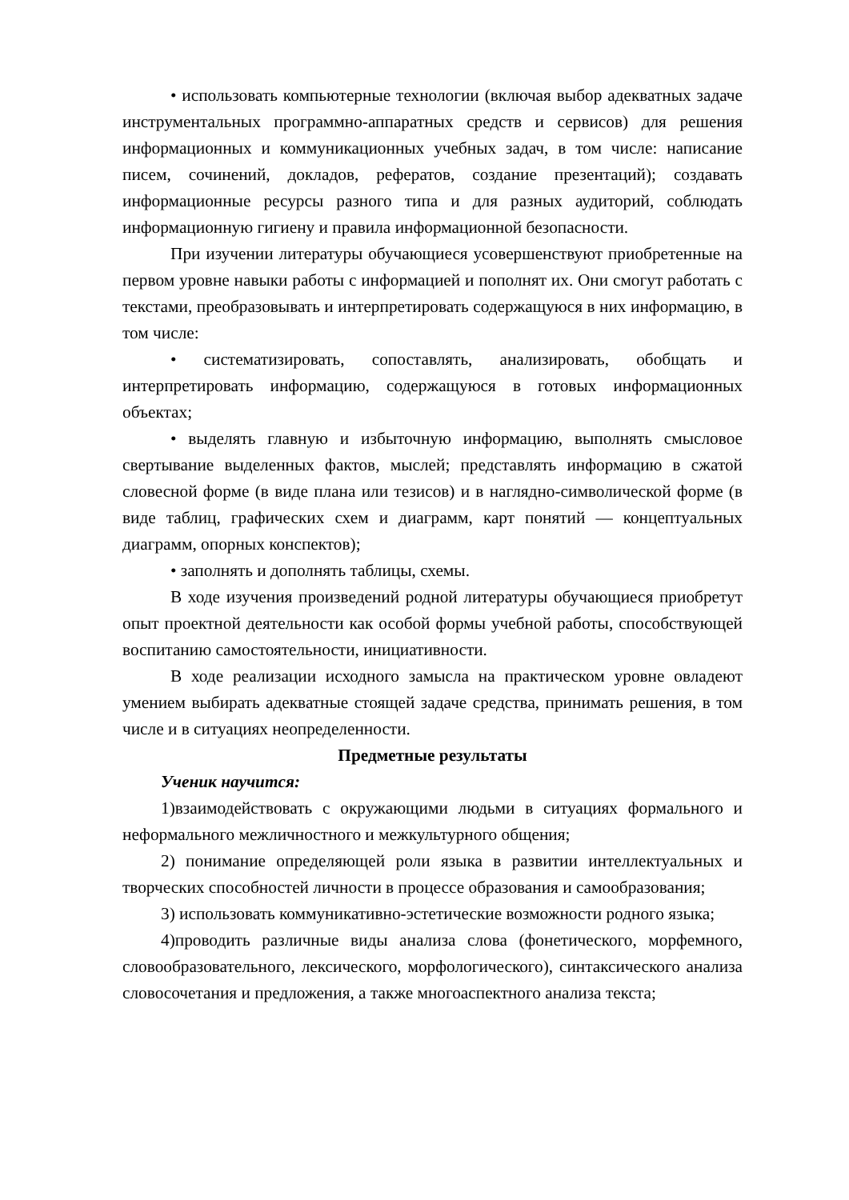• использовать компьютерные технологии (включая выбор адекватных задаче инструментальных программно-аппаратных средств и сервисов) для решения информационных и коммуникационных учебных задач, в том числе: написание писем, сочинений, докладов, рефератов, создание презентаций); создавать информационные ресурсы разного типа и для разных аудиторий, соблюдать информационную гигиену и правила информационной безопасности.
При изучении литературы обучающиеся усовершенствуют приобретенные на первом уровне навыки работы с информацией и пополнят их. Они смогут работать с текстами, преобразовывать и интерпретировать содержащуюся в них информацию, в том числе:
• систематизировать, сопоставлять, анализировать, обобщать и интерпретировать информацию, содержащуюся в готовых информационных объектах;
• выделять главную и избыточную информацию, выполнять смысловое свертывание выделенных фактов, мыслей; представлять информацию в сжатой словесной форме (в виде плана или тезисов) и в наглядно-символической форме (в виде таблиц, графических схем и диаграмм, карт понятий — концептуальных диаграмм, опорных конспектов);
• заполнять и дополнять таблицы, схемы.
В ходе изучения произведений родной литературы обучающиеся приобретут опыт проектной деятельности как особой формы учебной работы, способствующей воспитанию самостоятельности, инициативности.
В ходе реализации исходного замысла на практическом уровне овладеют умением выбирать адекватные стоящей задаче средства, принимать решения, в том числе и в ситуациях неопределенности.
Предметные результаты
Ученик научится:
1)взаимодействовать с окружающими людьми в ситуациях формального и неформального межличностного и межкультурного общения;
2) понимание определяющей роли языка в развитии интеллектуальных и творческих способностей личности в процессе образования и самообразования;
3) использовать коммуникативно-эстетические возможности родного языка;
4)проводить различные виды анализа слова (фонетического, морфемного, словообразовательного, лексического, морфологического), синтаксического анализа словосочетания и предложения, а также многоаспектного анализа текста;